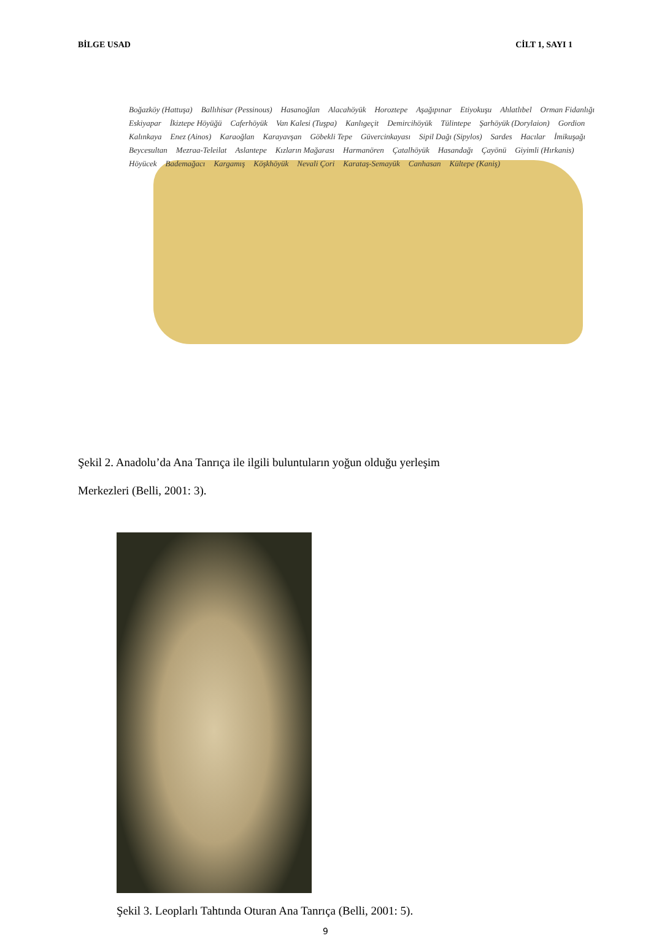BİLGE USAD CİLT 1, SAYI 1
Boğazköy (Hattuşa) Ballıhisar (Pessinous) Hasanoğlan Alacahöyük Horoztepe Aşağıpınar Etiyokuşu Ahlatlıbel Orman Fidanlığı Eskiyapar İkiztepe Höyüğü Caferhöyük Van Kalesi (Tuşpa) Kanlıgeçit Demircihöyük Tülintepe Şarhöyük (Dorylaion) Gordion Kalınkaya Enez (Ainos) Karaoğlan Karayavşan Göbekli Tepe Güvercinkayası Sipil Dağı (Sipylos) Sardes Hacılar İmikuşağı Beycesultan Mezraa-Teleilat Aslantepe Kızların Mağarası Harmanören Çatalhöyük Hasandağı Çayönü Giyimli (Hırkanis) Höyücek Bademağacı Kargamış Köşkhöyük Nevali Çori Karataş-Semayük Canhasan Kültepe (Kaniş)
Şekil 2. Anadolu’da Ana Tanrıça ile ilgili buluntuların yoğun olduğu yerleşim
Merkezleri (Belli, 2001: 3).
Şekil 3. Leoplarlı Tahtında Oturan Ana Tanrıça (Belli, 2001: 5).
9